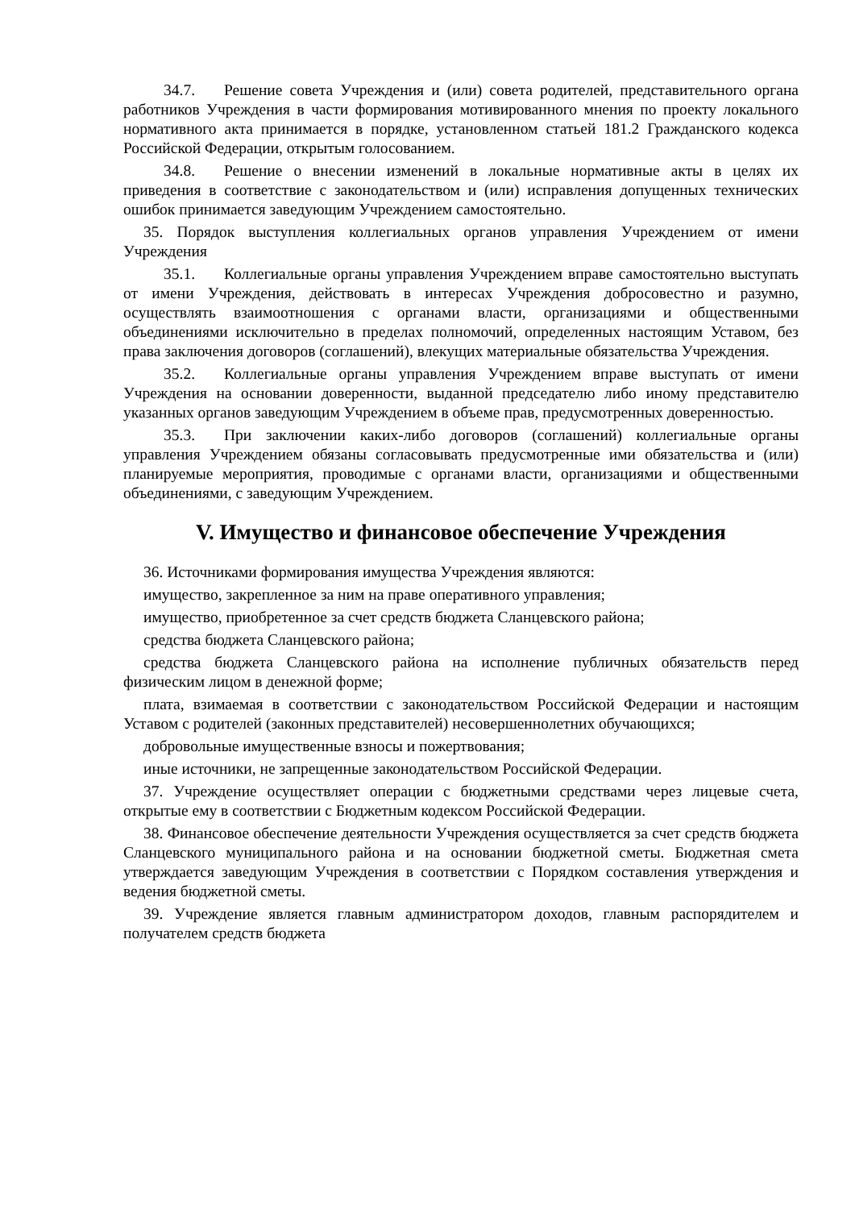34.7. Решение совета Учреждения и (или) совета родителей, представительного органа работников Учреждения в части формирования мотивированного мнения по проекту локального нормативного акта принимается в порядке, установленном статьей 181.2 Гражданского кодекса Российской Федерации, открытым голосованием.
34.8. Решение о внесении изменений в локальные нормативные акты в целях их приведения в соответствие с законодательством и (или) исправления допущенных технических ошибок принимается заведующим Учреждением самостоятельно.
35. Порядок выступления коллегиальных органов управления Учреждением от имени Учреждения
35.1. Коллегиальные органы управления Учреждением вправе самостоятельно выступать от имени Учреждения, действовать в интересах Учреждения добросовестно и разумно, осуществлять взаимоотношения с органами власти, организациями и общественными объединениями исключительно в пределах полномочий, определенных настоящим Уставом, без права заключения договоров (соглашений), влекущих материальные обязательства Учреждения.
35.2. Коллегиальные органы управления Учреждением вправе выступать от имени Учреждения на основании доверенности, выданной председателю либо иному представителю указанных органов заведующим Учреждением в объеме прав, предусмотренных доверенностью.
35.3. При заключении каких-либо договоров (соглашений) коллегиальные органы управления Учреждением обязаны согласовывать предусмотренные ими обязательства и (или) планируемые мероприятия, проводимые с органами власти, организациями и общественными объединениями, с заведующим Учреждением.
V. Имущество и финансовое обеспечение Учреждения
36. Источниками формирования имущества Учреждения являются:
имущество, закрепленное за ним на праве оперативного управления;
имущество, приобретенное за счет средств бюджета Сланцевского района;
средства бюджета Сланцевского района;
средства бюджета Сланцевского района на исполнение публичных обязательств перед физическим лицом в денежной форме;
плата, взимаемая в соответствии с законодательством Российской Федерации и настоящим Уставом с родителей (законных представителей) несовершеннолетних обучающихся;
добровольные имущественные взносы и пожертвования;
иные источники, не запрещенные законодательством Российской Федерации.
37. Учреждение осуществляет операции с бюджетными средствами через лицевые счета, открытые ему в соответствии с Бюджетным кодексом Российской Федерации.
38. Финансовое обеспечение деятельности Учреждения осуществляется за счет средств бюджета Сланцевского муниципального района и на основании бюджетной сметы. Бюджетная смета утверждается заведующим Учреждения в соответствии с Порядком составления утверждения и ведения бюджетной сметы.
39. Учреждение является главным администратором доходов, главным распорядителем и получателем средств бюджета